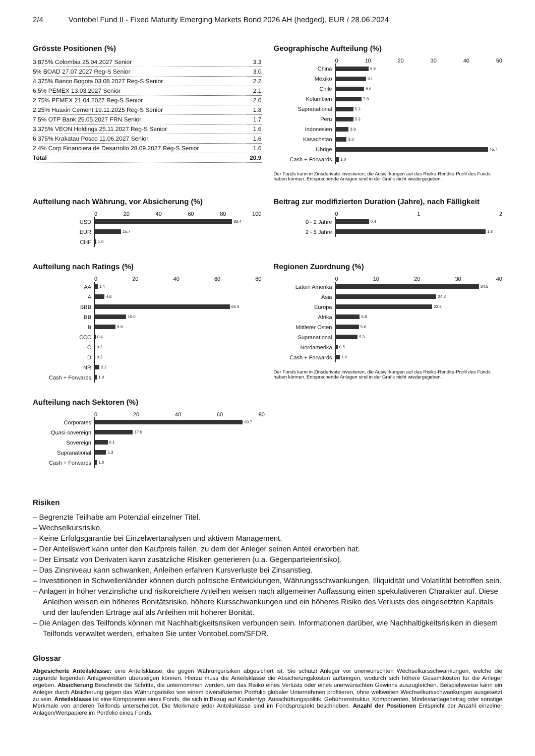2/4 Vontobel Fund II - Fixed Maturity Emerging Markets Bond 2026 AH (hedged), EUR / 28.06.2024
Grösste Positionen (%)
| 3.875% Colombia 25.04.2027 Senior | 3.3 |
| 5% BOAD 27.07.2027 Reg-S Senior | 3.0 |
| 4.375% Banco Bogota 03.08.2027 Reg-S Senior | 2.2 |
| 6.5% PEMEX 13.03.2027 Senior | 2.1 |
| 2.75% PEMEX 21.04.2027 Reg-S Senior | 2.0 |
| 2.25% Huaxin Cement 19.11.2025 Reg-S Senior | 1.8 |
| 7.5% OTP Bank 25.05.2027 FRN Senior | 1.7 |
| 3.375% VEON Holdings 25.11.2027 Reg-S Senior | 1.6 |
| 6.375% Krakatau Posco 11.06.2027 Senior | 1.6 |
| 2.4% Corp Financiera de Desarrollo 28.09.2027 Reg-S Senior | 1.6 |
| Total | 20.9 |
Geographische Aufteilung (%)
0 10 20 30 40 50
China 9.9
Mexiko 9.1
Chile 8.6
Kolumbien 7.8
Supranational 5.3
Peru 5.3
Indonesien 3.9
Kasachstan 3.3
Übrige 45.7
Cash + Forwards 1.0
Der Fonds kann in Zinsderivate investieren, die Auswirkungen auf das Risiko-Rendite-Profil des Fonds haben können. Entsprechende Anlagen sind in der Grafik nicht wiedergegeben.
Aufteilung nach Währung, vor Absicherung (%)
0 20 40 60 80 100
USD 82.4
EUR 15.7
CHF 1.0
Beitrag zur modifizierten Duration (Jahre), nach Fälligkeit
0 1 2
0 - 2 Jahre 0.4
2 - 5 Jahre 1.8
Aufteilung nach Ratings (%)
0 20 40 60 80
AA 1.4
A 4.6
BBB 65.0
BB 15.0
B 9.9
CCC 0.4
C 0.2
D 0.2
NR 2.2
Cash + Forwards 1.0
Regionen Zuordnung (%)
0 10 20 30 40
Latein Amerika 34.5
Asia 24.2
Europa 23.2
Afrika 5.8
Mittlerer Osten 5.6
Supranational 5.3
Nordamerika 0.5
Cash + Forwards 1.0
Der Fonds kann in Zinsderivate investieren, die Auswirkungen auf das Risiko-Rendite-Profil des Fonds haben können. Entsprechende Anlagen sind in der Grafik nicht wiedergegeben.
Aufteilung nach Sektoren (%)
0 20 40 60 80
Corporates 69.7
Quasi-sovereign 17.9
Sovereign 6.1
Supranational 5.3
Cash + Forwards 1.0
Risiken
– Begrenzte Teilhabe am Potenzial einzelner Titel.
– Wechselkursrisiko.
– Keine Erfolgsgarantie bei Einzelwertanalysen und aktivem Management.
– Der Anteilswert kann unter den Kaufpreis fallen, zu dem der Anleger seinen Anteil erworben hat.
– Der Einsatz von Derivaten kann zusätzliche Risiken generieren (u.a. Gegenparteienrisiko).
– Das Zinsniveau kann schwanken, Anleihen erfahren Kursverluste bei Zinsanstieg.
– Investitionen in Schwellenländer können durch politische Entwicklungen, Währungsschwankungen, Illiquidität und Volatilität betroffen sein.
– Anlagen in höher verzinsliche und risikoreichere Anleihen weisen nach allgemeiner Auffassung einen spekulativeren Charakter auf. Diese Anleihen weisen ein höheres Bonitätsrisiko, höhere Kursschwankungen und ein höheres Risiko des Verlusts des eingesetzten Kapitals und der laufenden Erträge auf als Anleihen mit höherer Bonität.
– Die Anlagen des Teilfonds können mit Nachhaltigkeitsrisiken verbunden sein. Informationen darüber, wie Nachhaltigkeitsrisiken in diesem Teilfonds verwaltet werden, erhalten Sie unter Vontobel.com/SFDR.
Glossar
Abgesicherte Anteilsklasse: eine Anteilsklasse, die gegen Währungsrisiken abgesichert ist. Sie schützt Anleger vor unerwünschten Wechselkursschwankungen, welche die zugrunde liegenden Anlagerenditen übersteigen können. Hierzu muss die Anteilsklasse die Absicherungskosten aufbringen, wodurch sich höhere Gesamtkosten für die Anleger ergeben. Absicherung Beschreibt die Schritte, die unternommen werden, um das Risiko eines Verlusts oder eines unerwünschten Gewinns auszugleichen. Beispielsweise kann ein Anleger durch Absicherung gegen das Währungsrisiko von einem diversifizierten Portfolio globaler Unternehmen profitieren, ohne weltweiten Wechselkursschwankungen ausgesetzt zu sein. Anteilsklasse ist eine Komponente eines Fonds, die sich in Bezug auf Kundentyp, Ausschüttungspolitik, Gebührenstruktur, Komponenten, Mindestanlagebetrag oder sonstige Merkmale von anderen Teilfonds unterscheidet. Die Merkmale jeder Anteilsklasse sind im Fondsprospekt beschrieben. Anzahl der Positionen Entspricht der Anzahl einzelner Anlagen/Wertpapiere im Portfolio eines Fonds.